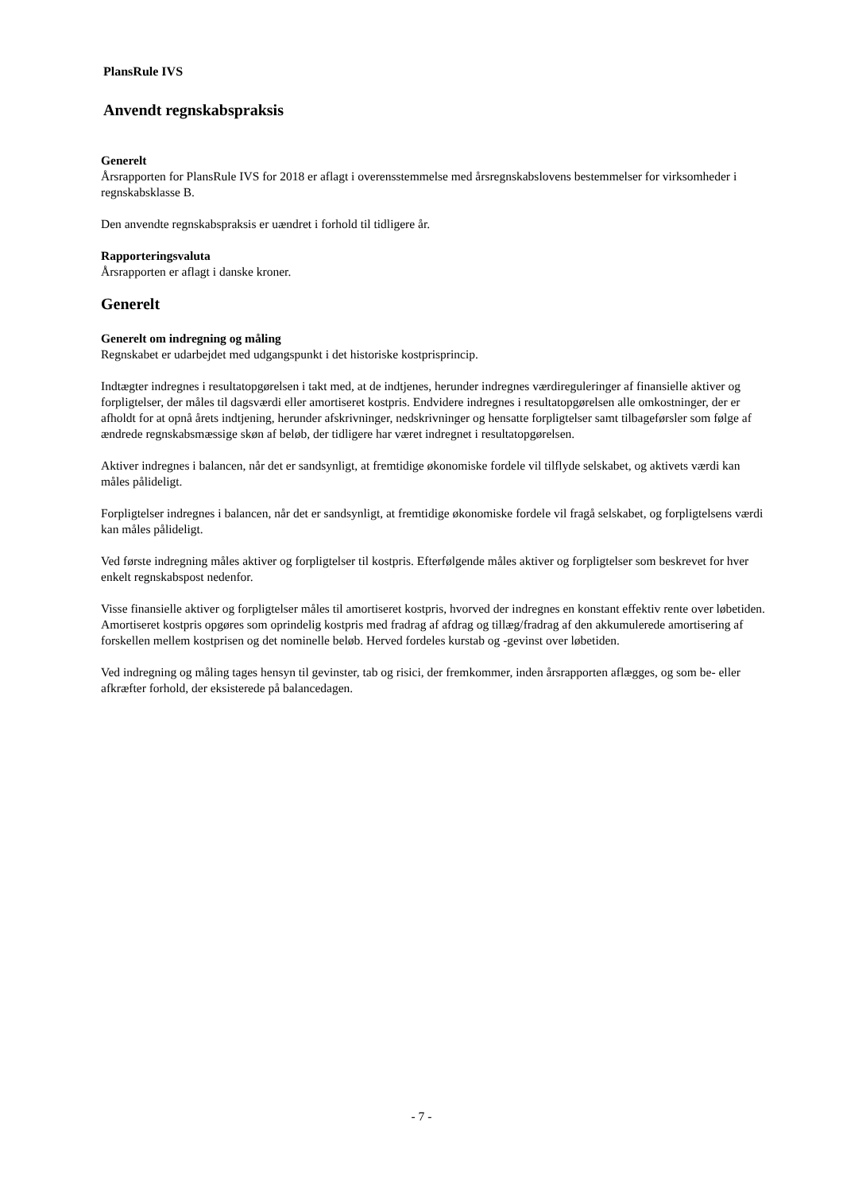PlansRule IVS
Anvendt regnskabspraksis
Generelt
Årsrapporten for PlansRule IVS for 2018 er aflagt i overensstemmelse med årsregnskabslovens bestemmelser for virksomheder i regnskabsklasse B.
Den anvendte regnskabspraksis er uændret i forhold til tidligere år.
Rapporteringsvaluta
Årsrapporten er aflagt i danske kroner.
Generelt
Generelt om indregning og måling
Regnskabet er udarbejdet med udgangspunkt i det historiske kostprisprincip.
Indtægter indregnes i resultatopgørelsen i takt med, at de indtjenes, herunder indregnes værdireguleringer af finansielle aktiver og forpligtelser, der måles til dagsværdi eller amortiseret kostpris. Endvidere indregnes i resultatopgørelsen alle omkostninger, der er afholdt for at opnå årets indtjening, herunder afskrivninger, nedskrivninger og hensatte forpligtelser samt tilbageførsler som følge af ændrede regnskabsmæssige skøn af beløb, der tidligere har været indregnet i resultatopgørelsen.
Aktiver indregnes i balancen, når det er sandsynligt, at fremtidige økonomiske fordele vil tilflyde selskabet, og aktivets værdi kan måles pålideligt.
Forpligtelser indregnes i balancen, når det er sandsynligt, at fremtidige økonomiske fordele vil fragå selskabet, og forpligtelsens værdi kan måles pålideligt.
Ved første indregning måles aktiver og forpligtelser til kostpris. Efterfølgende måles aktiver og forpligtelser som beskrevet for hver enkelt regnskabspost nedenfor.
Visse finansielle aktiver og forpligtelser måles til amortiseret kostpris, hvorved der indregnes en konstant effektiv rente over løbetiden. Amortiseret kostpris opgøres som oprindelig kostpris med fradrag af afdrag og tillæg/fradrag af den akkumulerede amortisering af forskellen mellem kostprisen og det nominelle beløb. Herved fordeles kurstab og -gevinst over løbetiden.
Ved indregning og måling tages hensyn til gevinster, tab og risici, der fremkommer, inden årsrapporten aflægges, og som be- eller afkræfter forhold, der eksisterede på balancedagen.
- 7 -